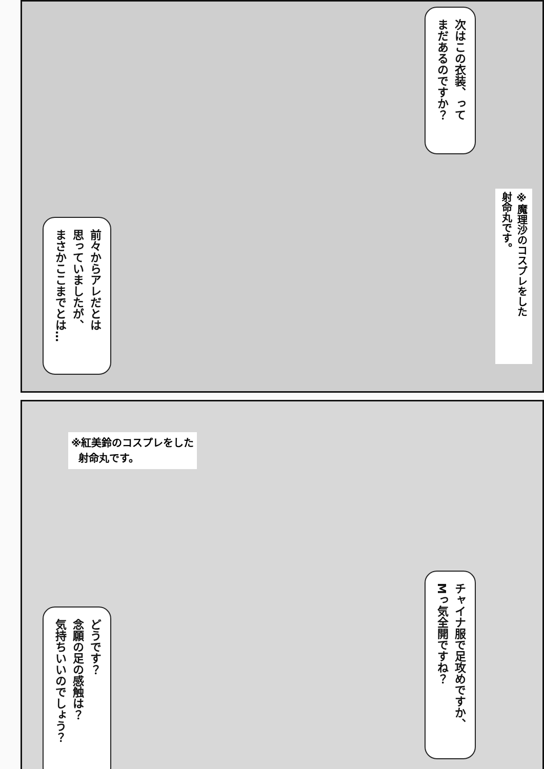次はこの衣装、って
まだあるのですか？
※魔理沙のコスプレをした
射命丸です。
前々からアレだとは
思っていましたが、
まさかここまでとは…
※紅美鈴のコスプレをした
射命丸です。
チャイナ服で足攻めですか、
Mっ気全開ですね？
どうです？
念願の足の感触は？
気持ちいいのでしょう？